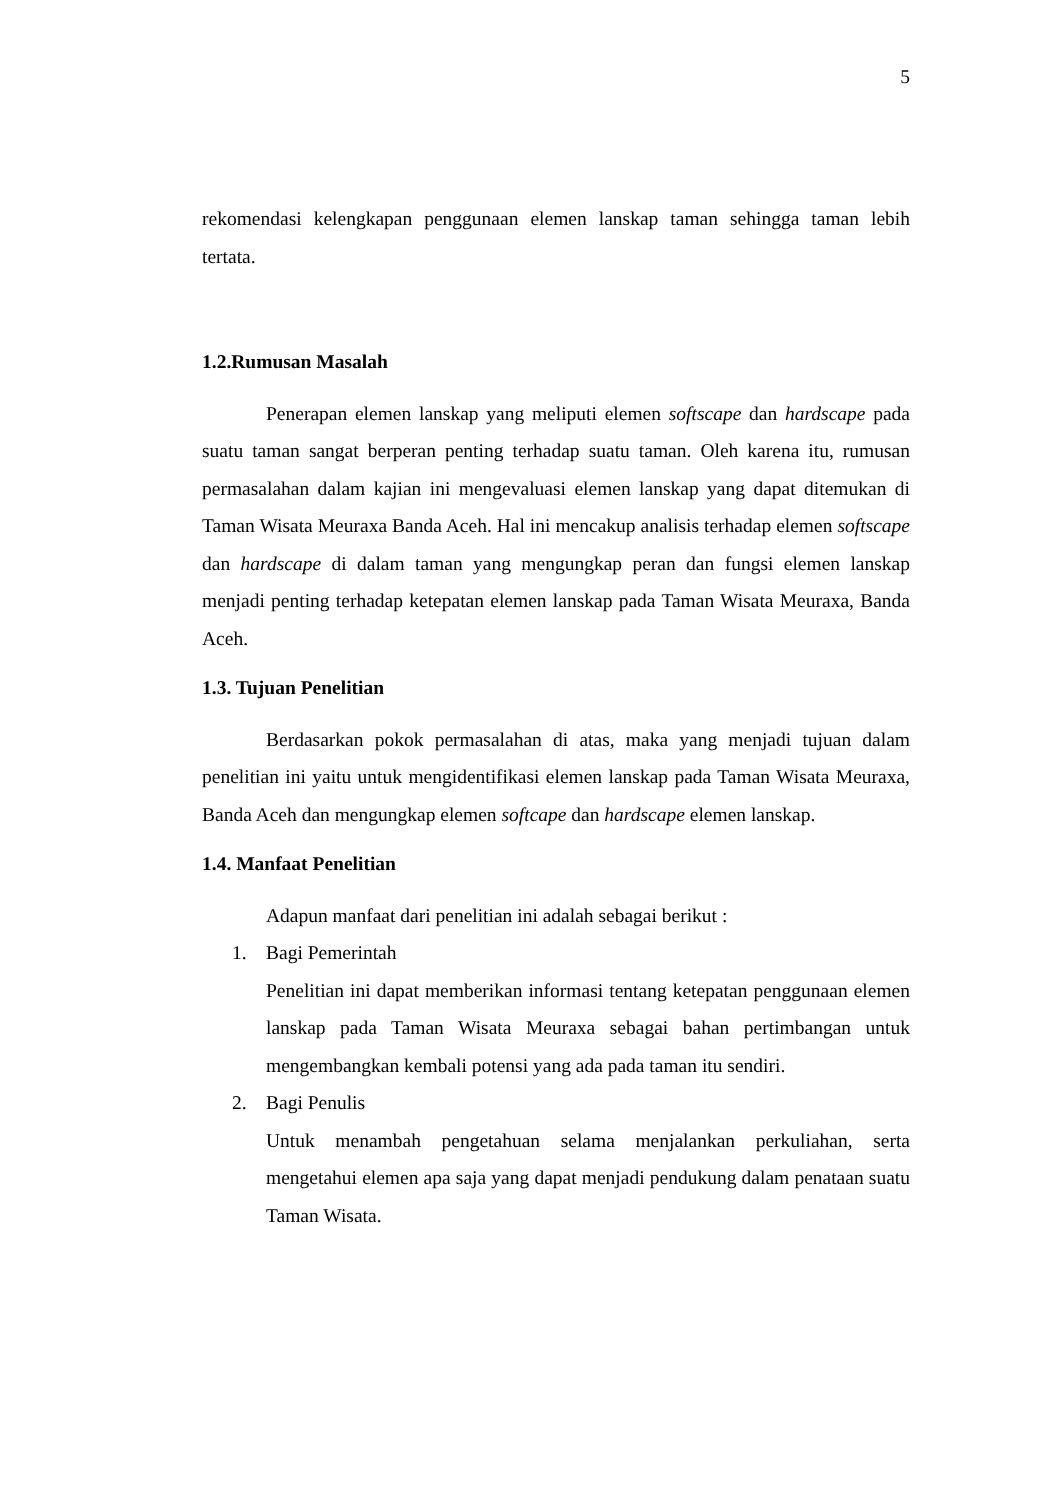5
rekomendasi kelengkapan penggunaan elemen lanskap taman sehingga taman lebih tertata.
1.2.Rumusan Masalah
Penerapan elemen lanskap yang meliputi elemen softscape dan hardscape pada suatu taman sangat berperan penting terhadap suatu taman. Oleh karena itu, rumusan permasalahan dalam kajian ini mengevaluasi elemen lanskap yang dapat ditemukan di Taman Wisata Meuraxa Banda Aceh. Hal ini mencakup analisis terhadap elemen softscape dan hardscape di dalam taman yang mengungkap peran dan fungsi elemen lanskap menjadi penting terhadap ketepatan elemen lanskap pada Taman Wisata Meuraxa, Banda Aceh.
1.3. Tujuan Penelitian
Berdasarkan pokok permasalahan di atas, maka yang menjadi tujuan dalam penelitian ini yaitu untuk mengidentifikasi elemen lanskap pada Taman Wisata Meuraxa, Banda Aceh dan mengungkap elemen softcape dan hardscape elemen lanskap.
1.4. Manfaat Penelitian
Adapun manfaat dari penelitian ini adalah sebagai berikut :
1. Bagi Pemerintah
Penelitian ini dapat memberikan informasi tentang ketepatan penggunaan elemen lanskap pada Taman Wisata Meuraxa sebagai bahan pertimbangan untuk mengembangkan kembali potensi yang ada pada taman itu sendiri.
2. Bagi Penulis
Untuk menambah pengetahuan selama menjalankan perkuliahan, serta mengetahui elemen apa saja yang dapat menjadi pendukung dalam penataan suatu Taman Wisata.